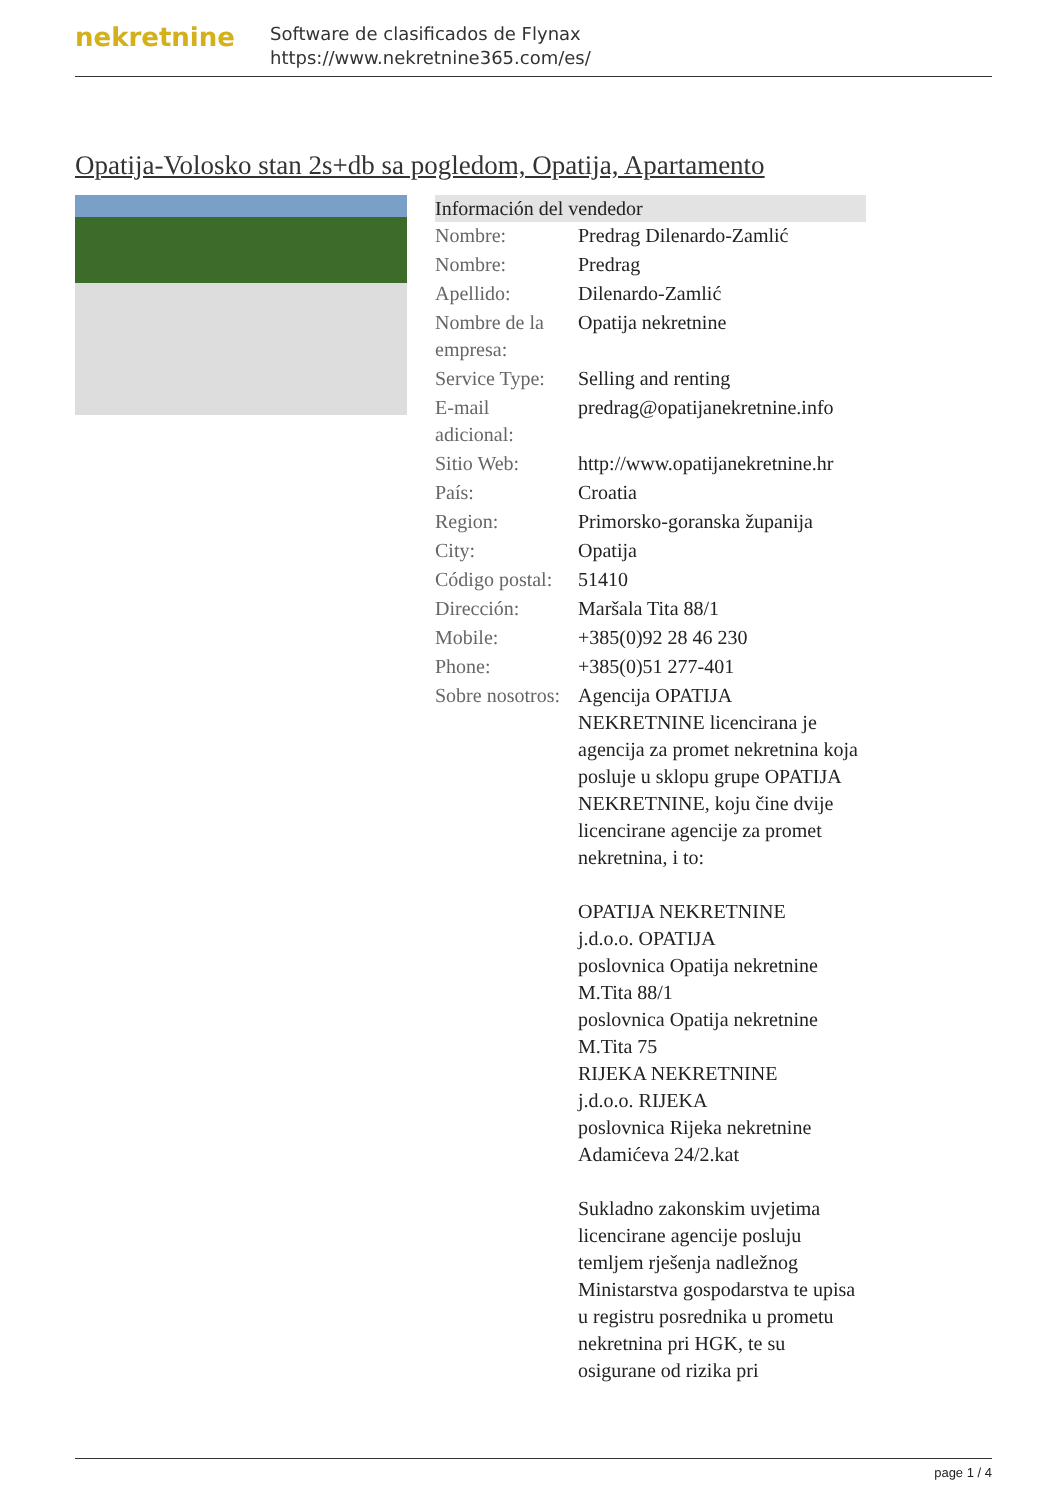nekretnine
Software de clasificados de Flynax
https://www.nekretnine365.com/es/
Opatija-Volosko stan 2s+db sa pogledom, Opatija, Apartamento
| Información del vendedor | |
| --- | --- |
| Nombre: | Predrag Dilenardo-Zamlić |
| Nombre: | Predrag |
| Apellido: | Dilenardo-Zamlić |
| Nombre de la empresa: | Opatija nekretnine |
| Service Type: | Selling and renting |
| E-mail adicional: | predrag@opatijanekretnine.info |
| Sitio Web: | http://www.opatijanekretnine.hr |
| País: | Croatia |
| Region: | Primorsko-goranska županija |
| City: | Opatija |
| Código postal: | 51410 |
| Dirección: | Maršala Tita 88/1 |
| Mobile: | +385(0)92 28 46 230 |
| Phone: | +385(0)51 277-401 |
| Sobre nosotros: | Agencija OPATIJA NEKRETNINE licencirana je agencija za promet nekretnina koja posluje u sklopu grupe OPATIJA NEKRETNINE, koju čine dvije licencirane agencije za promet nekretnina, i to: OPATIJA NEKRETNINE j.d.o.o. OPATIJA poslovnica Opatija nekretnine M.Tita 88/1 poslovnica Opatija nekretnine M.Tita 75 RIJEKA NEKRETNINE j.d.o.o. RIJEKA poslovnica Rijeka nekretnine Adamićeva 24/2.kat Sukladno zakonskim uvjetima licencirane agencije posluju temljem rješenja nadležnog Ministarstva gospodarstva te upisa u registru posrednika u prometu nekretnina pri HGK, te su osigurane od rizika pri |
page 1 / 4